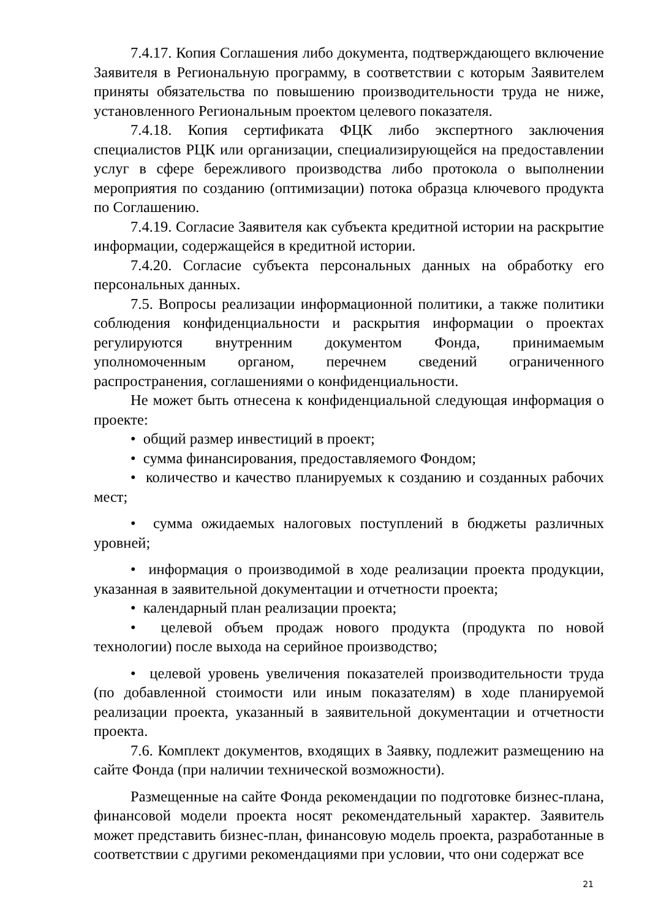7.4.17. Копия Соглашения либо документа, подтверждающего включение Заявителя в Региональную программу, в соответствии с которым Заявителем приняты обязательства по повышению производительности труда не ниже, установленного Региональным проектом целевого показателя.
7.4.18. Копия сертификата ФЦК либо экспертного заключения специалистов РЦК или организации, специализирующейся на предоставлении услуг в сфере бережливого производства либо протокола о выполнении мероприятия по созданию (оптимизации) потока образца ключевого продукта по Соглашению.
7.4.19. Согласие Заявителя как субъекта кредитной истории на раскрытие информации, содержащейся в кредитной истории.
7.4.20. Согласие субъекта персональных данных на обработку его персональных данных.
7.5. Вопросы реализации информационной политики, а также политики соблюдения конфиденциальности и раскрытия информации о проектах регулируются внутренним документом Фонда, принимаемым уполномоченным органом, перечнем сведений ограниченного распространения, соглашениями о конфиденциальности.
Не может быть отнесена к конфиденциальной следующая информация о проекте:
• общий размер инвестиций в проект;
• сумма финансирования, предоставляемого Фондом;
• количество и качество планируемых к созданию и созданных рабочих мест;
• сумма ожидаемых налоговых поступлений в бюджеты различных уровней;
• информация о производимой в ходе реализации проекта продукции, указанная в заявительной документации и отчетности проекта;
• календарный план реализации проекта;
• целевой объем продаж нового продукта (продукта по новой технологии) после выхода на серийное производство;
• целевой уровень увеличения показателей производительности труда (по добавленной стоимости или иным показателям) в ходе планируемой реализации проекта, указанный в заявительной документации и отчетности проекта.
7.6. Комплект документов, входящих в Заявку, подлежит размещению на сайте Фонда (при наличии технической возможности).
Размещенные на сайте Фонда рекомендации по подготовке бизнес-плана, финансовой модели проекта носят рекомендательный характер. Заявитель может представить бизнес-план, финансовую модель проекта, разработанные в соответствии с другими рекомендациями при условии, что они содержат все
21